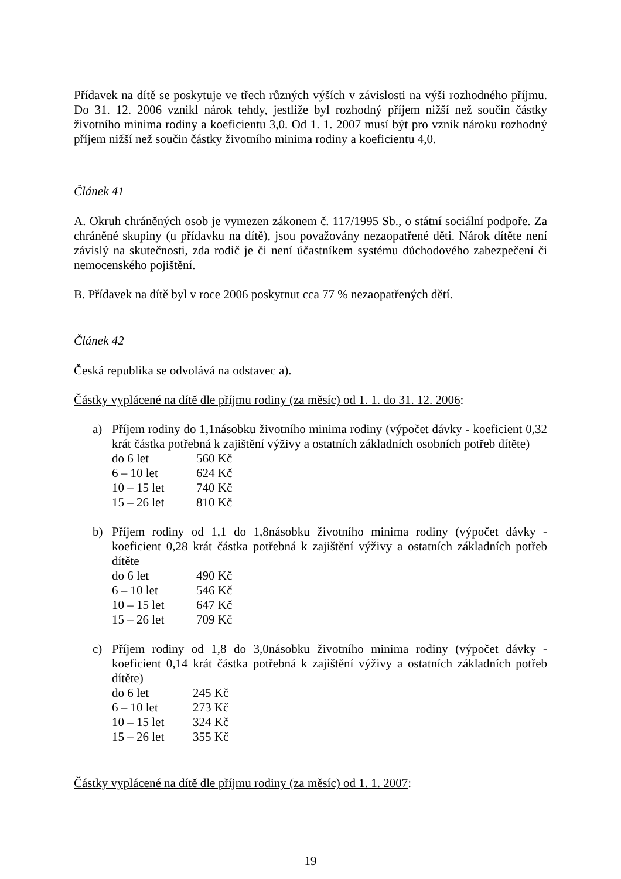Přídavek na dítě se poskytuje ve třech různých výších v závislosti na výši rozhodného příjmu. Do 31. 12. 2006 vznikl nárok tehdy, jestliže byl rozhodný příjem nižší než součin částky životního minima rodiny a koeficientu 3,0. Od 1. 1. 2007 musí být pro vznik nároku rozhodný příjem nižší než součin částky životního minima rodiny a koeficientu 4,0.
Článek 41
A. Okruh chráněných osob je vymezen zákonem č. 117/1995 Sb., o státní sociální podpoře. Za chráněné skupiny (u přídavku na dítě), jsou považovány nezaopatřené děti. Nárok dítěte není závislý na skutečnosti, zda rodič je či není účastníkem systému důchodového zabezpečení či nemocenského pojištění.
B. Přídavek na dítě byl v roce 2006 poskytnut cca 77 % nezaopatřených dětí.
Článek 42
Česká republika se odvolává na odstavec a).
Částky vyplácené na dítě dle příjmu rodiny (za měsíc) od 1. 1. do 31. 12. 2006:
a) Příjem rodiny do 1,1násobku životního minima rodiny (výpočet dávky - koeficient 0,32 krát částka potřebná k zajištění výživy a ostatních základních osobních potřeb dítěte)
| do 6 let | 560 Kč |
| 6 – 10 let | 624 Kč |
| 10 – 15 let | 740 Kč |
| 15 – 26 let | 810 Kč |
b) Příjem rodiny od 1,1 do 1,8násobku životního minima rodiny (výpočet dávky - koeficient 0,28 krát částka potřebná k zajištění výživy a ostatních základních potřeb dítěte
| do 6 let | 490 Kč |
| 6 – 10 let | 546 Kč |
| 10 – 15 let | 647 Kč |
| 15 – 26 let | 709 Kč |
c) Příjem rodiny od 1,8 do 3,0násobku životního minima rodiny (výpočet dávky - koeficient 0,14 krát částka potřebná k zajištění výživy a ostatních základních potřeb dítěte)
| do 6 let | 245 Kč |
| 6 – 10 let | 273 Kč |
| 10 – 15 let | 324 Kč |
| 15 – 26 let | 355 Kč |
Částky vyplácené na dítě dle příjmu rodiny (za měsíc) od 1. 1. 2007:
19